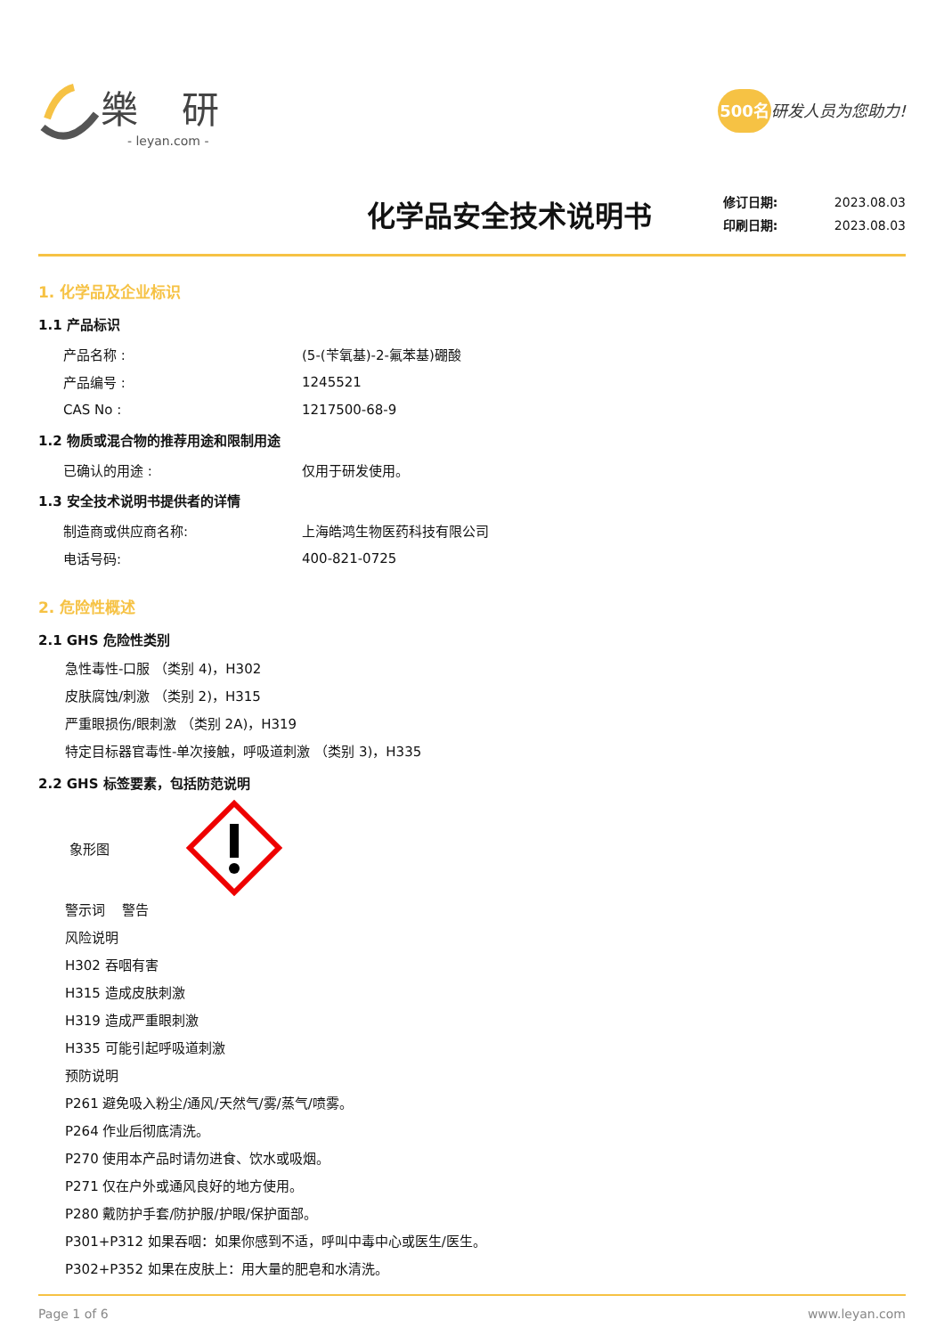樂 研
- leyan.com -
500名研发人员为您助力!
化学品安全技术说明书
修订日期: 2023.08.03
印刷日期: 2023.08.03
1. 化学品及企业标识
1.1 产品标识
产品名称 : (5-(苄氧基)-2-氟苯基)硼酸
产品编号 : 1245521
CAS No : 1217500-68-9
1.2 物质或混合物的推荐用途和限制用途
已确认的用途 : 仅用于研发使用。
1.3 安全技术说明书提供者的详情
制造商或供应商名称: 上海皓鸿生物医药科技有限公司
电话号码: 400-821-0725
2. 危险性概述
2.1 GHS 危险性类别
急性毒性-口服 （类别 4)，H302
皮肤腐蚀/刺激 （类别 2)，H315
严重眼损伤/眼刺激 （类别 2A)，H319
特定目标器官毒性-单次接触，呼吸道刺激 （类别 3)，H335
2.2 GHS 标签要素，包括防范说明
象形图
警示词 警告
风险说明
H302 吞咽有害
H315 造成皮肤刺激
H319 造成严重眼刺激
H335 可能引起呼吸道刺激
预防说明
P261 避免吸入粉尘/通风/天然气/雾/蒸气/喷雾。
P264 作业后彻底清洗。
P270 使用本产品时请勿进食、饮水或吸烟。
P271 仅在户外或通风良好的地方使用。
P280 戴防护手套/防护服/护眼/保护面部。
P301+P312 如果吞咽：如果你感到不适，呼叫中毒中心或医生/医生。
P302+P352 如果在皮肤上：用大量的肥皂和水清洗。
Page 1 of 6 www.leyan.com